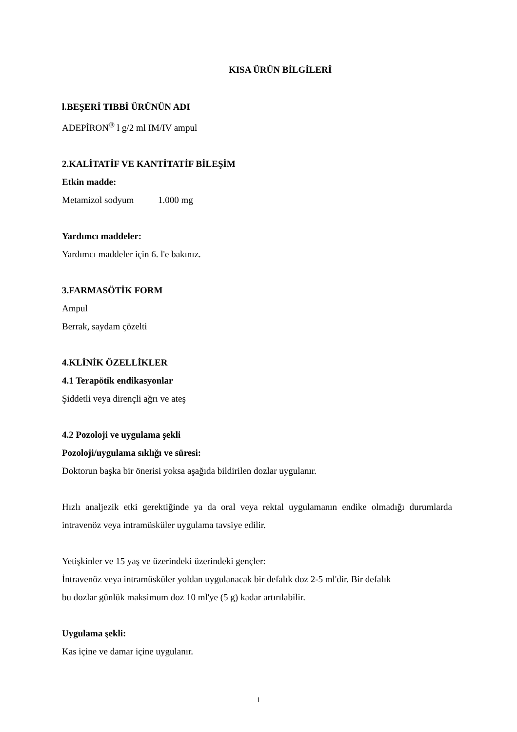KISA ÜRÜN BİLGİLERİ
l.BEŞERİ TIBBİ ÜRÜNÜN ADI
ADEPİRON<sup>®</sup> l g/2 ml IM/IV ampul
2.KALİTATİF VE KANTİTATİF BİLEŞİM
Etkin madde:
Metamizol sodyum 1.000 mg
Yardımcı maddeler:
Yardımcı maddeler için 6. l'e bakınız.
3.FARMASÖTİK FORM
Ampul
Berrak, saydam çözelti
4.KLİNİK ÖZELLİKLER
4.1 Terapötik endikasyonlar
Şiddetli veya dirençli ağrı ve ateş
4.2 Pozoloji ve uygulama şekli
Pozoloji/uygulama sıklığı ve süresi:
Doktorun başka bir önerisi yoksa aşağıda bildirilen dozlar uygulanır.
Hızlı analjezik etki gerektiğinde ya da oral veya rektal uygulamanın endike olmadığı durumlarda intravenöz veya intramüsküler uygulama tavsiye edilir.
Yetişkinler ve 15 yaş ve üzerindeki üzerindeki gençler:
İntravenöz veya intramüsküler yoldan uygulanacak bir defalık doz 2-5 ml'dir. Bir defalık
bu dozlar günlük maksimum doz 10 ml'ye (5 g) kadar artırılabilir.
Uygulama şekli:
Kas içine ve damar içine uygulanır.
1